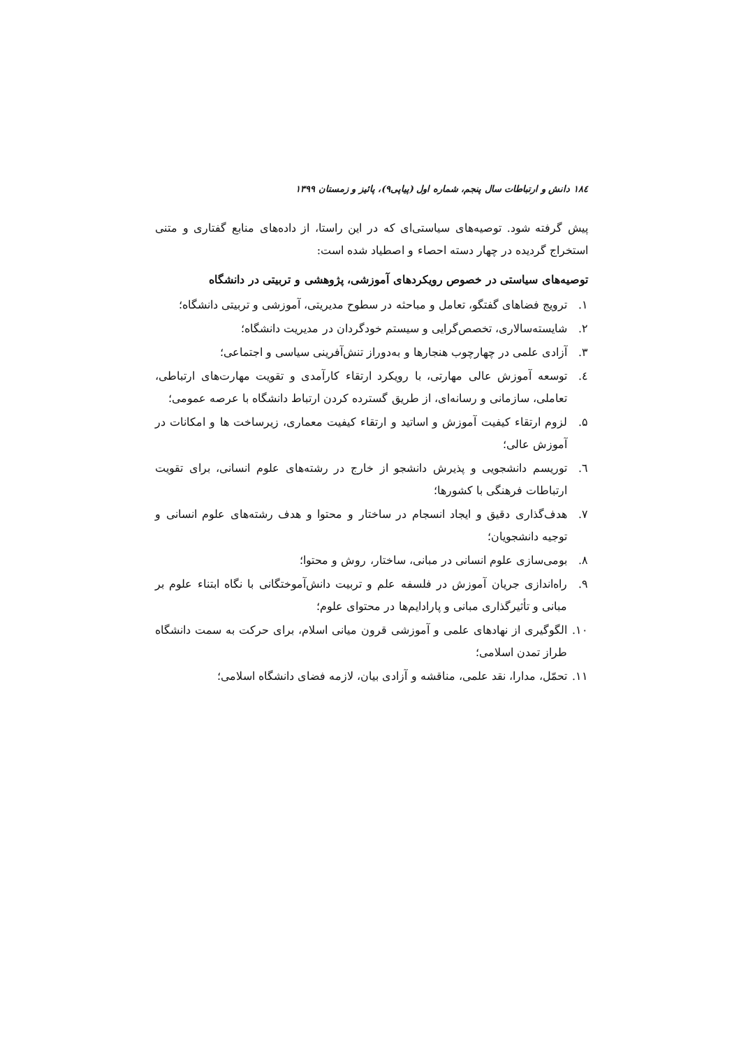۱۸٤ دانش و ارتباطات سال پنجم، شماره اول (پیاپی۹)، پائیز و زمستان ۱۳۹۹
پیش گرفته شود. توصیه‌های سیاستی‌ای که در این راستا، از داده‌های منابع گفتاری و متنی استخراج گردیده در چهار دسته احصاء و اصطیاد شده است:
توصیه‌های سیاستی در خصوص رویکردهای آموزشی، پژوهشی و تربیتی در دانشگاه
۱. ترویج فضاهای گفتگو، تعامل و مباحثه در سطوح مدیریتی، آموزشی و تربیتی دانشگاه؛
۲. شایسته‌سالاری، تخصص‌گرایی و سیستم خودگردان در مدیریت دانشگاه؛
۳. آزادی علمی در چهارچوب هنجارها و به‌دوراز تنش‌آفرینی سیاسی و اجتماعی؛
٤. توسعه آموزش عالی مهارتی، با رویکرد ارتقاء کارآمدی و تقویت مهارت‌های ارتباطی، تعاملی، سازمانی و رسانه‌ای، از طریق گسترده کردن ارتباط دانشگاه با عرصه عمومی؛
۵. لزوم ارتقاء کیفیت آموزش و اساتید و ارتقاء کیفیت معماری، زیرساخت ها و امکانات در آموزش عالی؛
٦. توریسم دانشجویی و پذیرش دانشجو از خارج در رشته‌های علوم انسانی، برای تقویت ارتباطات فرهنگی با کشورها؛
۷. هدف‌گذاری دقیق و ایجاد انسجام در ساختار و محتوا و هدف رشته‌های علوم انسانی و توجیه دانشجویان؛
۸. بومی‌سازی علوم انسانی در مبانی، ساختار، روش و محتوا؛
۹. راه‌اندازی جریان آموزش در فلسفه علم و تربیت دانش‌آموختگانی با نگاه ابتناء علوم بر مبانی و تأثیرگذاری مبانی و پارادایم‌ها در محتوای علوم؛
۱۰. الگوگیری از نهادهای علمی و آموزشی قرون میانی اسلام، برای حرکت به سمت دانشگاه طراز تمدن اسلامی؛
۱۱. تحمّل، مدارا، نقد علمی، مناقشه و آزادی بیان، لازمه فضای دانشگاه اسلامی؛